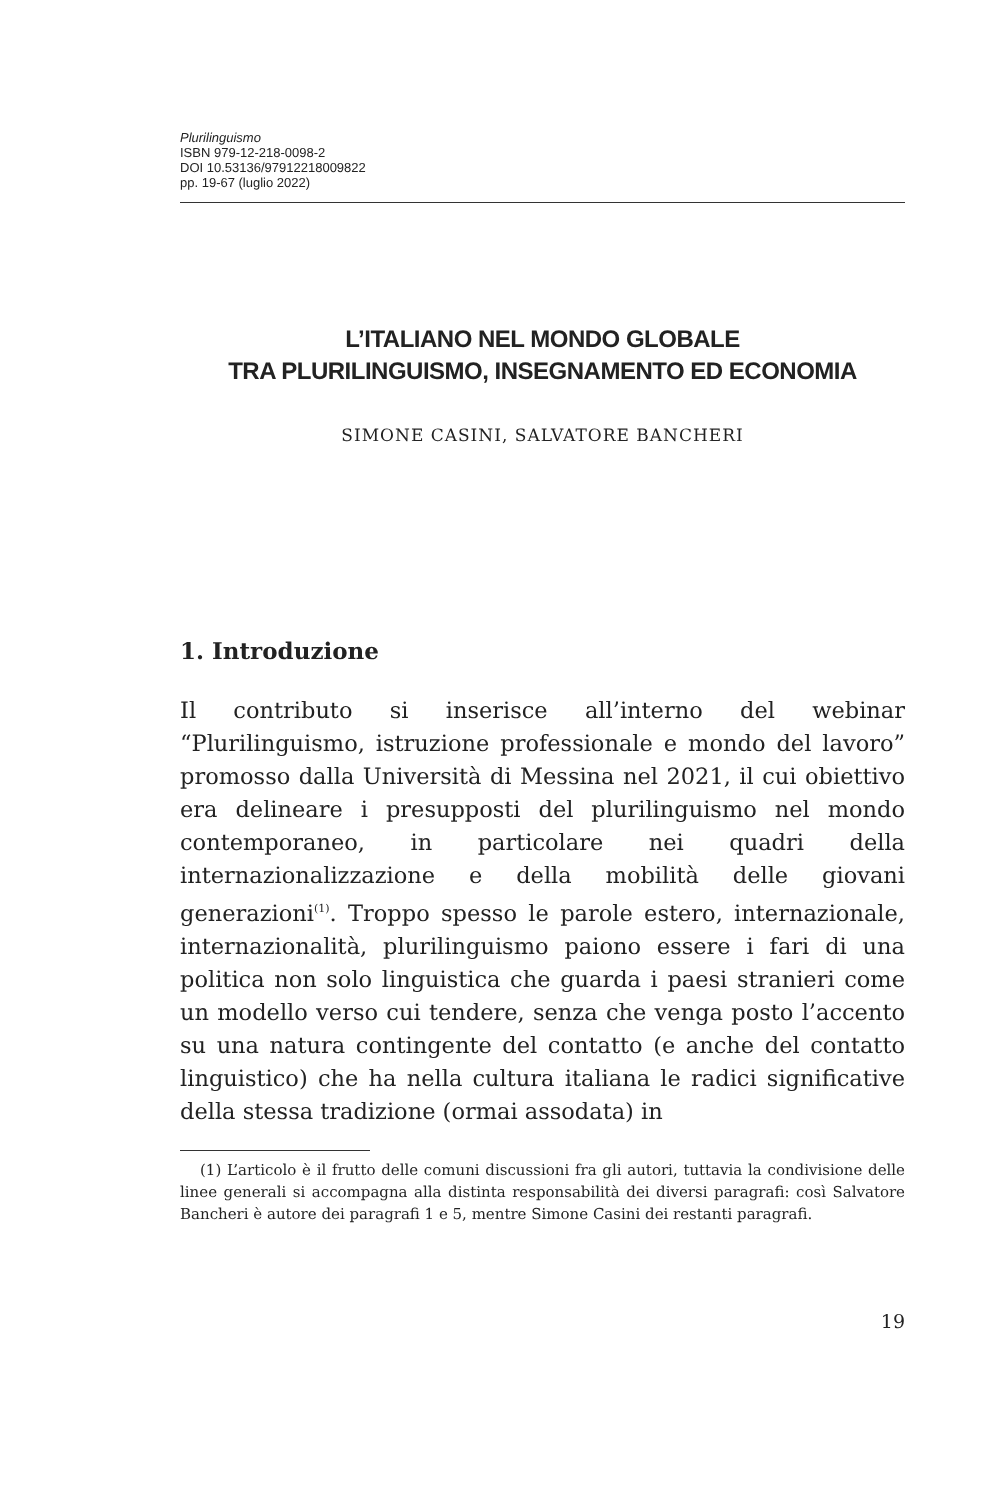Plurilinguismo
ISBN 979-12-218-0098-2
DOI 10.53136/97912218009822
pp. 19-67 (luglio 2022)
L’ITALIANO NEL MONDO GLOBALE
TRA PLURILINGUISMO, INSEGNAMENTO ED ECONOMIA
SIMONE CASINI, SALVATORE BANCHERI
1. Introduzione
Il contributo si inserisce all’interno del webinar “Plurilinguismo, istruzione professionale e mondo del lavoro” promosso dalla Università di Messina nel 2021, il cui obiettivo era delineare i presupposti del plurilinguismo nel mondo contemporaneo, in particolare nei quadri della internazionalizzazione e della mobilità delle giovani generazioni<sup>(1)</sup>. Troppo spesso le parole estero, internazionale, internazionalità, plurilinguismo paiono essere i fari di una politica non solo linguistica che guarda i paesi stranieri come un modello verso cui tendere, senza che venga posto l’accento su una natura contingente del contatto (e anche del contatto linguistico) che ha nella cultura italiana le radici significative della stessa tradizione (ormai assodata) in
(1) L’articolo è il frutto delle comuni discussioni fra gli autori, tuttavia la condivisione delle linee generali si accompagna alla distinta responsabilità dei diversi paragrafi: così Salvatore Bancheri è autore dei paragrafi 1 e 5, mentre Simone Casini dei restanti paragrafi.
19